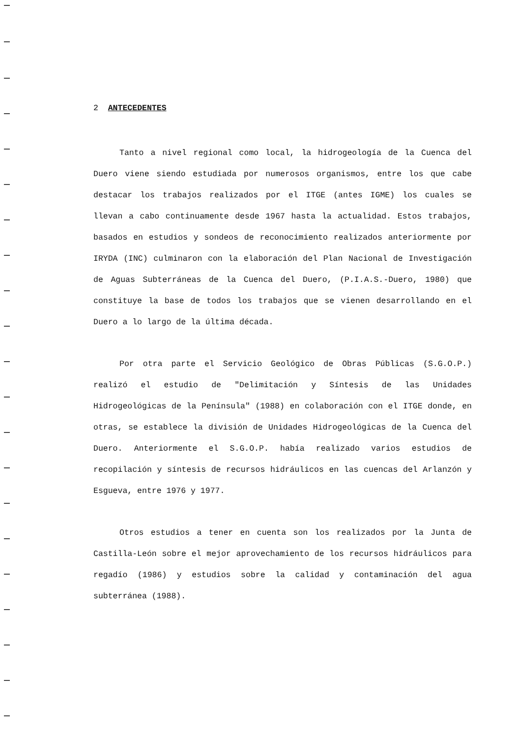2 ANTECEDENTES
Tanto a nivel regional como local, la hidrogeología de la Cuenca del Duero viene siendo estudiada por numerosos organismos, entre los que cabe destacar los trabajos realizados por el ITGE (antes IGME) los cuales se llevan a cabo continuamente desde 1967 hasta la actualidad. Estos trabajos, basados en estudios y sondeos de reconocimiento realizados anteriormente por IRYDA (INC) culminaron con la elaboración del Plan Nacional de Investigación de Aguas Subterráneas de la Cuenca del Duero, (P.I.A.S.-Duero, 1980) que constituye la base de todos los trabajos que se vienen desarrollando en el Duero a lo largo de la última década.
Por otra parte el Servicio Geológico de Obras Públicas (S.G.O.P.) realizó el estudio de "Delimitación y Síntesis de las Unidades Hidrogeológicas de la Península" (1988) en colaboración con el ITGE donde, en otras, se establece la división de Unidades Hidrogeológicas de la Cuenca del Duero. Anteriormente el S.G.O.P. había realizado varios estudios de recopilación y síntesis de recursos hidráulicos en las cuencas del Arlanzón y Esgueva, entre 1976 y 1977.
Otros estudios a tener en cuenta son los realizados por la Junta de Castilla-León sobre el mejor aprovechamiento de los recursos hidráulicos para regadío (1986) y estudios sobre la calidad y contaminación del agua subterránea (1988).